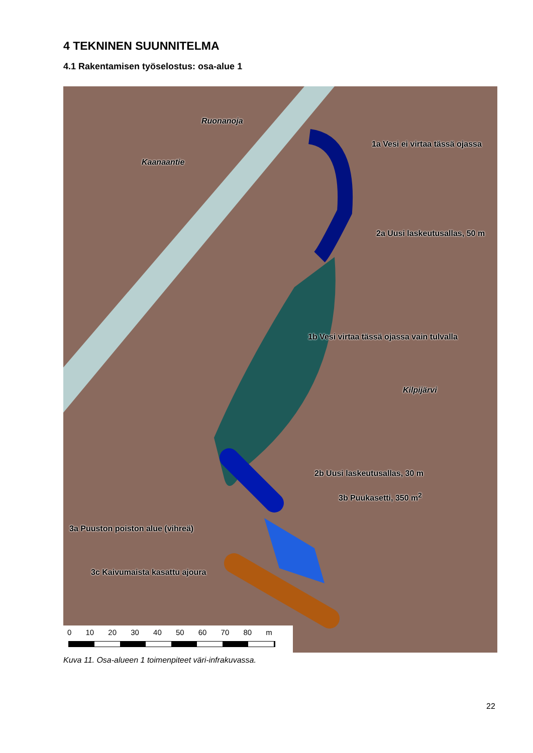4 TEKNINEN SUUNNITELMA
4.1 Rakentamisen työselostus: osa-alue 1
Ruonanoja
Kaanaantie
1a Vesi ei virtaa tässä ojassa
2a Uusi laskeutusallas, 50 m
1b Vesi virtaa tässä ojassa vain tulvalla
Kilpijärvi
2b Uusi laskeutusallas, 30 m
3b Puukasetti, 350 m<sup>2</sup>
3a Puuston poiston alue (vihreä)
3c Kaivumaista kasattu ajoura
0 10 20 30 40 50 60 70 80 m
Kuva 11. Osa-alueen 1 toimenpiteet väri-infrakuvassa.
22